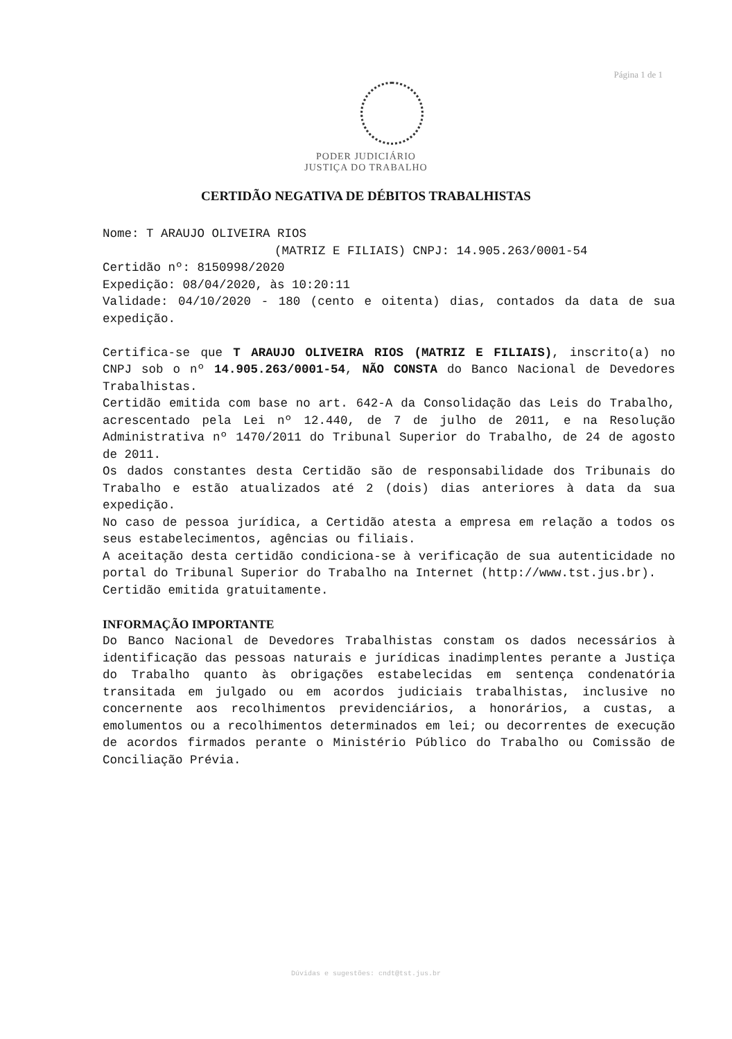Página 1 de 1
PODER JUDICIÁRIO
JUSTIÇA DO TRABALHO
CERTIDÃO NEGATIVA DE DÉBITOS TRABALHISTAS
Nome: T ARAUJO OLIVEIRA RIOS
(MATRIZ E FILIAIS) CNPJ: 14.905.263/0001-54
Certidão nº: 8150998/2020
Expedição: 08/04/2020, às 10:20:11
Validade: 04/10/2020 - 180 (cento e oitenta) dias, contados da data de sua expedição.
Certifica-se que T ARAUJO OLIVEIRA RIOS (MATRIZ E FILIAIS), inscrito(a) no CNPJ sob o nº 14.905.263/0001-54, NÃO CONSTA do Banco Nacional de Devedores Trabalhistas.
Certidão emitida com base no art. 642-A da Consolidação das Leis do Trabalho, acrescentado pela Lei nº 12.440, de 7 de julho de 2011, e na Resolução Administrativa nº 1470/2011 do Tribunal Superior do Trabalho, de 24 de agosto de 2011.
Os dados constantes desta Certidão são de responsabilidade dos Tribunais do Trabalho e estão atualizados até 2 (dois) dias anteriores à data da sua expedição.
No caso de pessoa jurídica, a Certidão atesta a empresa em relação a todos os seus estabelecimentos, agências ou filiais.
A aceitação desta certidão condiciona-se à verificação de sua autenticidade no portal do Tribunal Superior do Trabalho na Internet (http://www.tst.jus.br).
Certidão emitida gratuitamente.
INFORMAÇÃO IMPORTANTE
Do Banco Nacional de Devedores Trabalhistas constam os dados necessários à identificação das pessoas naturais e jurídicas inadimplentes perante a Justiça do Trabalho quanto às obrigações estabelecidas em sentença condenatória transitada em julgado ou em acordos judiciais trabalhistas, inclusive no concernente aos recolhimentos previdenciários, a honorários, a custas, a emolumentos ou a recolhimentos determinados em lei; ou decorrentes de execução de acordos firmados perante o Ministério Público do Trabalho ou Comissão de Conciliação Prévia.
Dúvidas e sugestões: cndt@tst.jus.br